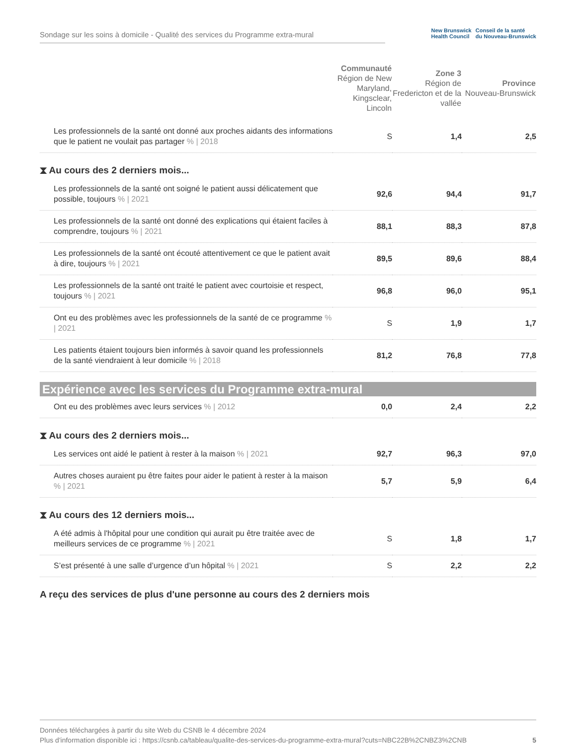Sondage sur les soins à domicile - Qualité des services du Programme extra-mural
New Brunswick
Health Council Conseil de la santé
du Nouveau-Brunswick
| | Communauté Région de New Maryland, Kingsclear, Lincoln | Zone 3 Région de Fredericton et de la vallée | Province Nouveau-Brunswick |
| --- | --- | --- | --- |
| Les professionnels de la santé ont donné aux proches aidants des informations que le patient ne voulait pas partager % / 2018 | S | 1,4 | 2,5 |
| ⧗ Au cours des 2 derniers mois... | | | |
| Les professionnels de la santé ont soigné le patient aussi délicatement que possible, toujours % / 2021 | 92,6 | 94,4 | 91,7 |
| Les professionnels de la santé ont donné des explications qui étaient faciles à comprendre, toujours % / 2021 | 88,1 | 88,3 | 87,8 |
| Les professionnels de la santé ont écouté attentivement ce que le patient avait à dire, toujours % / 2021 | 89,5 | 89,6 | 88,4 |
| Les professionnels de la santé ont traité le patient avec courtoisie et respect, toujours % / 2021 | 96,8 | 96,0 | 95,1 |
| Ont eu des problèmes avec les professionnels de la santé de ce programme % / 2021 | S | 1,9 | 1,7 |
| Les patients étaient toujours bien informés à savoir quand les professionnels de la santé viendraient à leur domicile % / 2018 | 81,2 | 76,8 | 77,8 |
| Expérience avec les services du Programme extra-mural | | | |
| Ont eu des problèmes avec leurs services % / 2012 | 0,0 | 2,4 | 2,2 |
| ⧗ Au cours des 2 derniers mois... | | | |
| Les services ont aidé le patient à rester à la maison % / 2021 | 92,7 | 96,3 | 97,0 |
| Autres choses auraient pu être faites pour aider le patient à rester à la maison % / 2021 | 5,7 | 5,9 | 6,4 |
| ⧗ Au cours des 12 derniers mois... | | | |
| A été admis à l'hôpital pour une condition qui aurait pu être traitée avec de meilleurs services de ce programme % / 2021 | S | 1,8 | 1,7 |
| S’est présenté à une salle d’urgence d’un hôpital % / 2021 | S | 2,2 | 2,2 |
| A reçu des services de plus d'une personne au cours des 2 derniers mois | | | |
Données téléchargées à partir du site Web du CSNB le 4 décembre 2024
Plus d'information disponible ici : https://csnb.ca/tableau/qualite-des-services-du-programme-extra-mural?cuts=NBC22B%2CNBZ3%2CNB 5